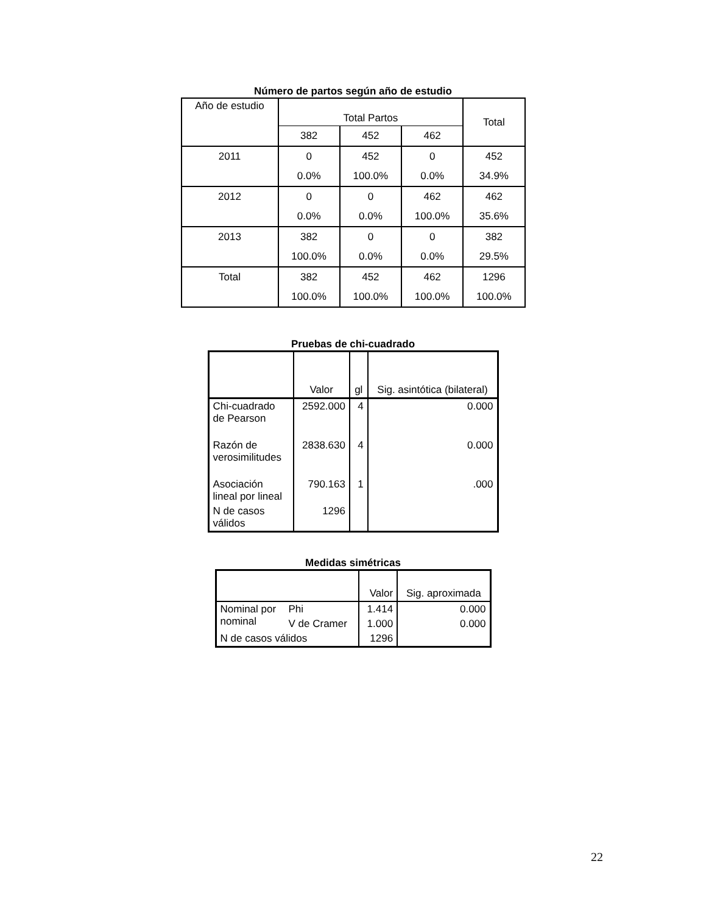Número de partos según año de estudio
| Año de estudio | Total Partos | | | Total |
| --- | --- | --- | --- | --- |
| | 382 | 452 | 462 | |
| 2011 | 0 | 452 | 0 | 452 |
| | 0.0% | 100.0% | 0.0% | 34.9% |
| 2012 | 0 | 0 | 462 | 462 |
| | 0.0% | 0.0% | 100.0% | 35.6% |
| 2013 | 382 | 0 | 0 | 382 |
| | 100.0% | 0.0% | 0.0% | 29.5% |
| Total | 382 | 452 | 462 | 1296 |
| | 100.0% | 100.0% | 100.0% | 100.0% |
Pruebas de chi-cuadrado
| | Valor | gl | Sig. asintótica (bilateral) |
| --- | --- | --- | --- |
| Chi-cuadrado de Pearson | 2592.000 | 4 | 0.000 |
| Razón de verosimilitudes | 2838.630 | 4 | 0.000 |
| Asociación lineal por lineal | 790.163 | 1 | .000 |
| N de casos válidos | 1296 | | |
Medidas simétricas
| | | Valor | Sig. aproximada |
| --- | --- | --- | --- |
| Nominal por nominal | Phi | 1.414 | 0.000 |
| | V de Cramer | 1.000 | 0.000 |
| N de casos válidos | | 1296 | |
22